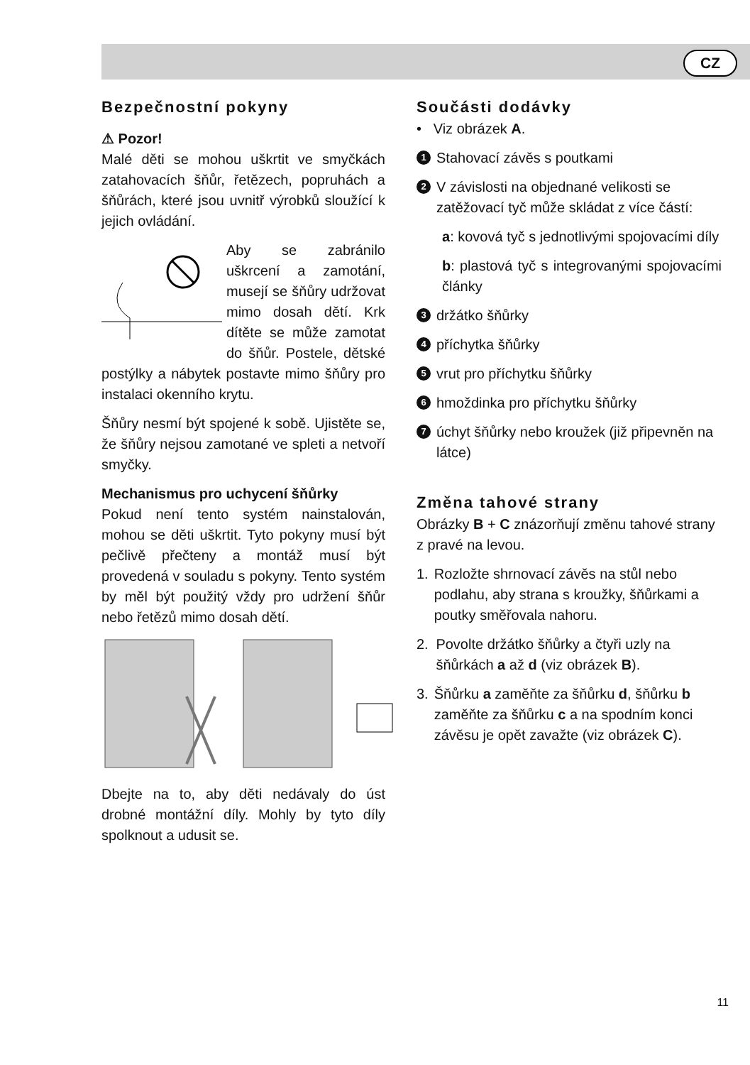CZ
Bezpečnostní pokyny
⚠ Pozor!
Malé děti se mohou uškrtit ve smyčkách zatahovacích šňůr, řetězech, popruhách a šňůrách, které jsou uvnitř výrobků sloužící k jejich ovládání.
Aby se zabránilo uškrcení a zamotání, musejí se šňůry udržovat mimo dosah dětí. Krk dítěte se může zamotat do šňůr. Postele, dětské postýlky a nábytek postavte mimo šňůry pro instalaci okenního krytu.
Šňůry nesmí být spojené k sobě. Ujistěte se, že šňůry nejsou zamotané ve spleti a netvoří smyčky.
Mechanismus pro uchycení šňůrky
Pokud není tento systém nainstalován, mohou se děti uškrtit. Tyto pokyny musí být pečlivě přečteny a montáž musí být provedená v souladu s pokyny. Tento systém by měl být použitý vždy pro udržení šňůr nebo řetězů mimo dosah dětí.
Dbejte na to, aby děti nedávaly do úst drobné montážní díly. Mohly by tyto díly spolknout a udusit se.
Součásti dodávky
• Viz obrázek A.
1 Stahovací závěs s poutkami
2 V závislosti na objednané velikosti se zatěžovací tyč může skládat z více částí:
a: kovová tyč s jednotlivými spojovacími díly
b: plastová tyč s integrovanými spojovacími články
3 držátko šňůrky
4 příchytka šňůrky
5 vrut pro příchytku šňůrky
6 hmoždinka pro příchytku šňůrky
7 úchyt šňůrky nebo kroužek (již připevněn na látce)
Změna tahové strany
Obrázky B + C znázorňují změnu tahové strany z pravé na levou.
1. Rozložte shrnovací závěs na stůl nebo podlahu, aby strana s kroužky, šňůrkami a poutky směřovala nahoru.
2. Povolte držátko šňůrky a čtyři uzly na šňůrkách a až d (viz obrázek B).
3. Šňůrku a zaměňte za šňůrku d, šňůrku b zaměňte za šňůrku c a na spodním konci závěsu je opět zavažte (viz obrázek C).
11